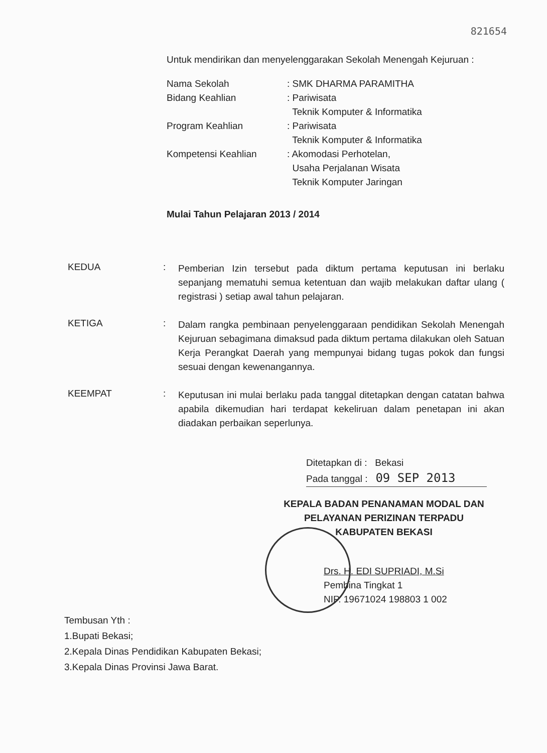821654
Untuk mendirikan dan menyelenggarakan Sekolah Menengah Kejuruan :
| Nama Sekolah | : SMK DHARMA PARAMITHA |
| Bidang Keahlian | : Pariwisata Teknik Komputer & Informatika |
| Program Keahlian | : Pariwisata Teknik Komputer & Informatika |
| Kompetensi Keahlian | : Akomodasi Perhotelan, Usaha Perjalanan Wisata Teknik Komputer Jaringan |
Mulai Tahun Pelajaran 2013 / 2014
KEDUA :
Pemberian Izin tersebut pada diktum pertama keputusan ini berlaku sepanjang mematuhi semua ketentuan dan wajib melakukan daftar ulang ( registrasi ) setiap awal tahun pelajaran.
KETIGA :
Dalam rangka pembinaan penyelenggaraan pendidikan Sekolah Menengah Kejuruan sebagimana dimaksud pada diktum pertama dilakukan oleh Satuan Kerja Perangkat Daerah yang mempunyai bidang tugas pokok dan fungsi sesuai dengan kewenangannya.
KEEMPAT :
Keputusan ini mulai berlaku pada tanggal ditetapkan dengan catatan bahwa apabila dikemudian hari terdapat kekeliruan dalam penetapan ini akan diadakan perbaikan seperlunya.
Ditetapkan di : Bekasi
Pada tanggal : 09 SEP 2013
KEPALA BADAN PENANAMAN MODAL DAN
PELAYANAN PERIZINAN TERPADU
KABUPATEN BEKASI
Drs. H. EDI SUPRIADI, M.Si
Pembina Tingkat 1
NIP. 19671024 198803 1 002
Tembusan Yth :
1.Bupati Bekasi;
2.Kepala Dinas Pendidikan Kabupaten Bekasi;
3.Kepala Dinas Provinsi Jawa Barat.